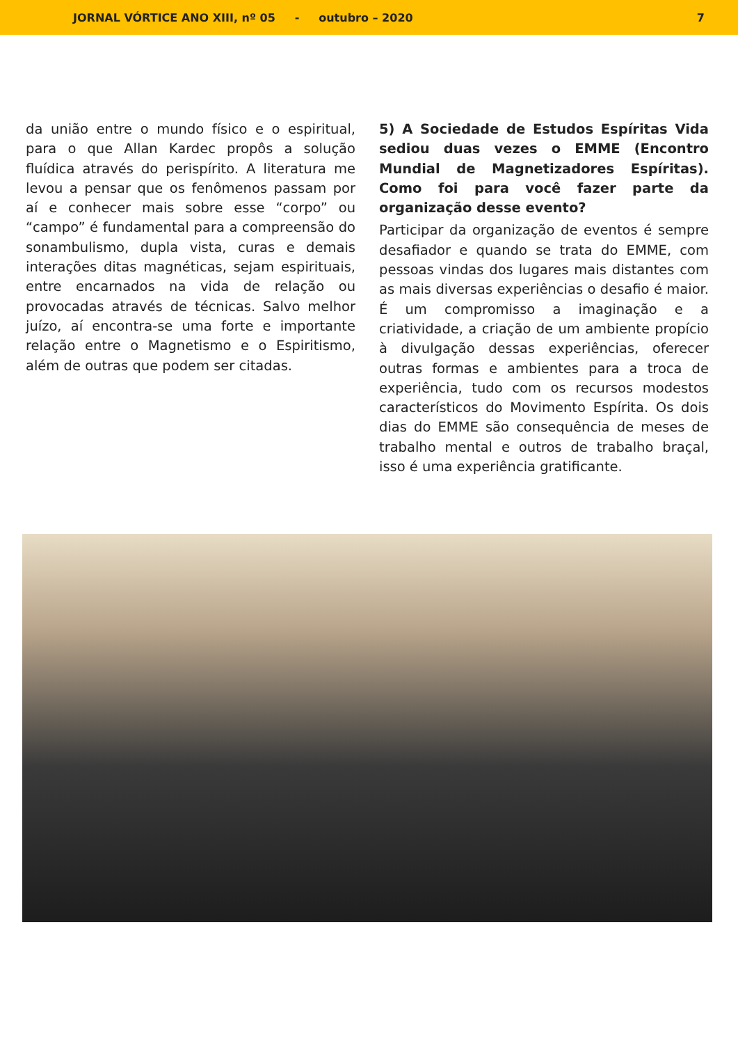JORNAL VÓRTICE ANO XIII, nº 05 - outubro – 2020 7
da união entre o mundo físico e o espiritual, para o que Allan Kardec propôs a solução fluídica através do perispírito. A literatura me levou a pensar que os fenômenos passam por aí e conhecer mais sobre esse “corpo” ou “campo” é fundamental para a compreensão do sonambulismo, dupla vista, curas e demais interações ditas magnéticas, sejam espirituais, entre encarnados na vida de relação ou provocadas através de técnicas. Salvo melhor juízo, aí encontra-se uma forte e importante relação entre o Magnetismo e o Espiritismo, além de outras que podem ser citadas.
5) A Sociedade de Estudos Espíritas Vida sediou duas vezes o EMME (Encontro Mundial de Magnetizadores Espíritas). Como foi para você fazer parte da organização desse evento?
Participar da organização de eventos é sempre desafiador e quando se trata do EMME, com pessoas vindas dos lugares mais distantes com as mais diversas experiências o desafio é maior. É um compromisso a imaginação e a criatividade, a criação de um ambiente propício à divulgação dessas experiências, oferecer outras formas e ambientes para a troca de experiência, tudo com os recursos modestos característicos do Movimento Espírita. Os dois dias do EMME são consequência de meses de trabalho mental e outros de trabalho braçal, isso é uma experiência gratificante.